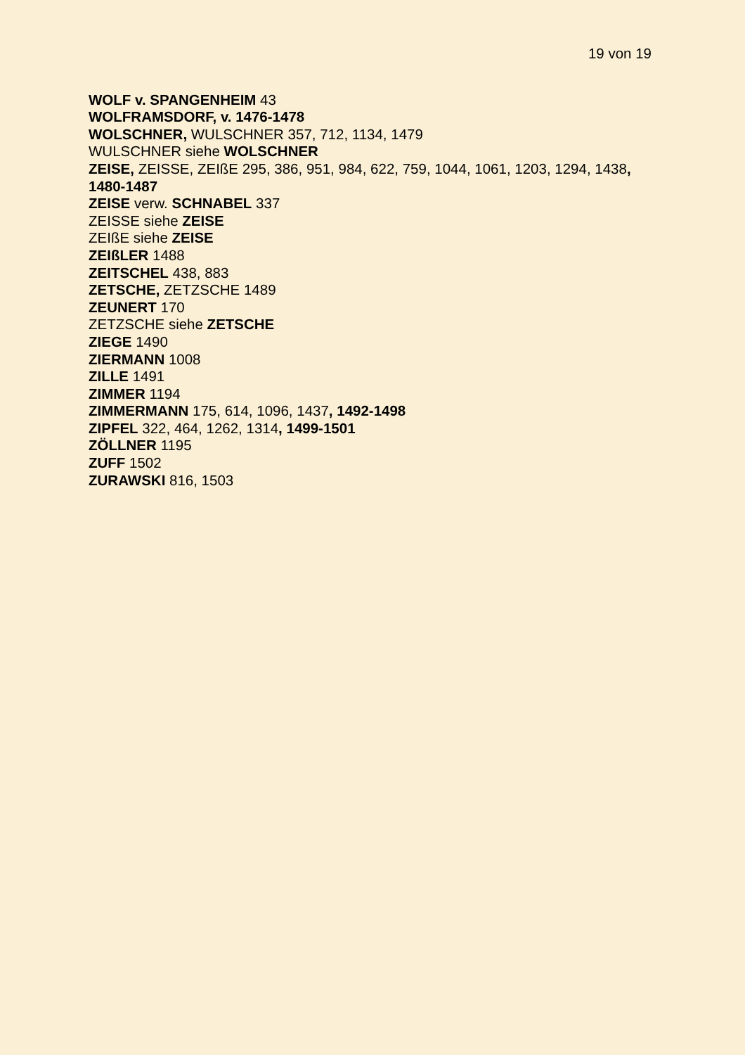19 von 19
WOLF v. SPANGENHEIM 43
WOLFRAMSDORF, v. 1476-1478
WOLSCHNER, WULSCHNER 357, 712, 1134, 1479
WULSCHNER siehe WOLSCHNER
ZEISE, ZEISSE, ZEIßE 295, 386, 951, 984, 622, 759, 1044, 1061, 1203, 1294, 1438, 1480-1487
ZEISE verw. SCHNABEL 337
ZEISSE siehe ZEISE
ZEIßE siehe ZEISE
ZEIßLER 1488
ZEITSCHEL 438, 883
ZETSCHE, ZETZSCHE 1489
ZEUNERT 170
ZETZSCHE siehe ZETSCHE
ZIEGE 1490
ZIERMANN 1008
ZILLE 1491
ZIMMER 1194
ZIMMERMANN 175, 614, 1096, 1437, 1492-1498
ZIPFEL 322, 464, 1262, 1314, 1499-1501
ZÖLLNER 1195
ZUFF 1502
ZURAWSKI 816, 1503